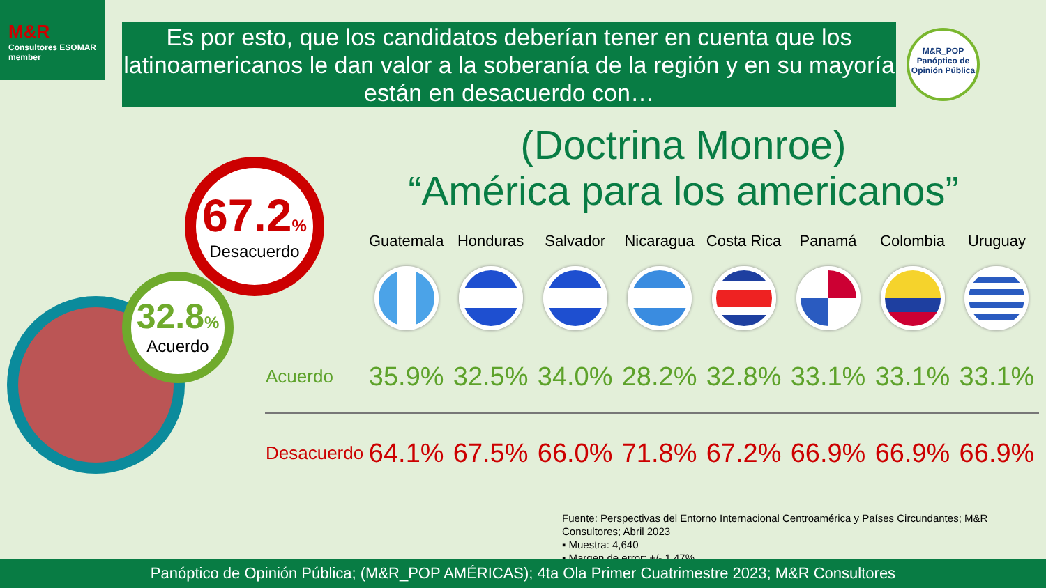M&R
Consultores ESOMAR member
Es por esto, que los candidatos deberían tener en cuenta que los latinoamericanos le dan valor a la soberanía de la región y en su mayoría están en desacuerdo con…
M&R_POP
Panóptico de Opinión Pública
(Doctrina Monroe)
“América para los americanos”
67.2%
Desacuerdo
32.8%
Acuerdo
| | Guatemala | Honduras | Salvador | Nicaragua | Costa Rica | Panamá | Colombia | Uruguay |
| --- | --- | --- | --- | --- | --- | --- | --- | --- |
| Acuerdo | 35.9% | 32.5% | 34.0% | 28.2% | 32.8% | 33.1% | 33.1% | 33.1% |
| Desacuerdo | 64.1% | 67.5% | 66.0% | 71.8% | 67.2% | 66.9% | 66.9% | 66.9% |
Fuente: Perspectivas del Entorno Internacional Centroamérica y Países Circundantes; M&R Consultores; Abril 2023
▪ Muestra: 4,640
▪ Margen de error: +/- 1.47%
Panóptico de Opinión Pública; (M&R_POP AMÉRICAS); 4ta Ola Primer Cuatrimestre 2023; M&R Consultores